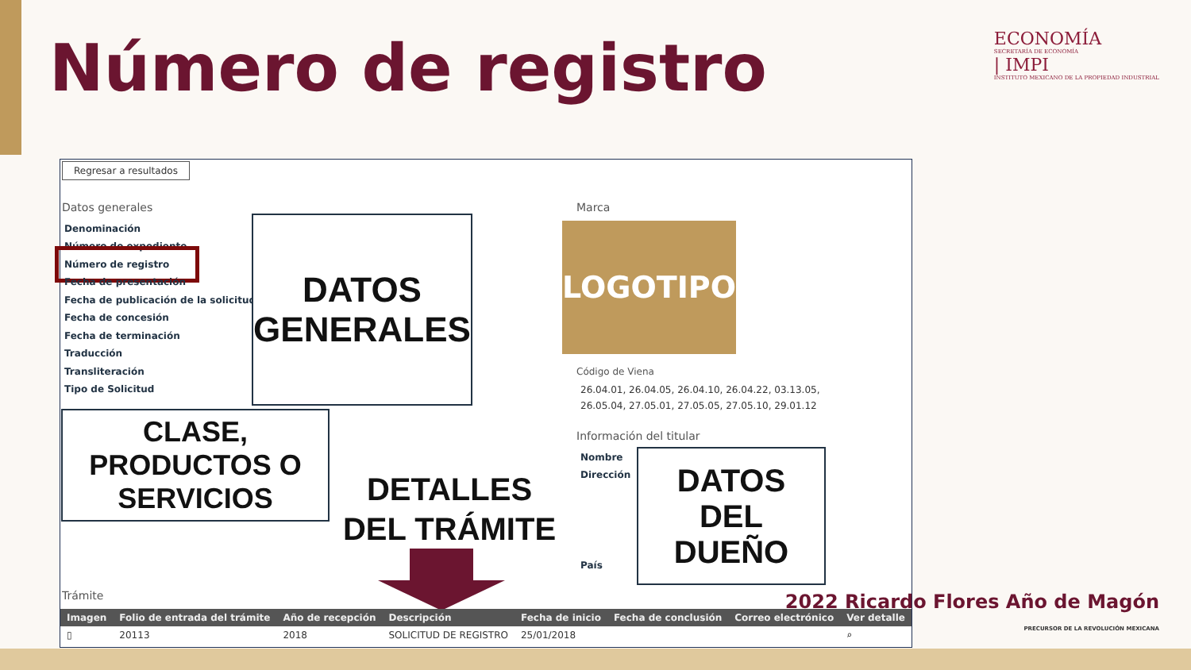Número de registro
ECONOMÍA
SECRETARÍA DE ECONOMÍA
| IMPI
INSTITUTO MEXICANO DE LA PROPIEDAD INDUSTRIAL
Regresar a resultados
Datos generales
Denominación
Número de expediente
Número de registro
Fecha de presentación
Fecha de publicación de la solicitud.
Fecha de concesión
Fecha de terminación
Traducción
Transliteración
Tipo de Solicitud
DATOS
GENERALES
Marca
LOGOTIPO
Código de Viena
26.04.01, 26.04.05, 26.04.10, 26.04.22, 03.13.05,
26.05.04, 27.05.01, 27.05.05, 27.05.10, 29.01.12
Información del titular
Nombre
Dirección
País
DATOS
DEL
DUEÑO
CLASE,
PRODUCTOS O
SERVICIOS
DETALLES
DEL TRÁMITE
Trámite
| Imagen | Folio de entrada del trámite | Año de recepción | Descripción | Fecha de inicio | Fecha de conclusión | Correo electrónico | Ver detalle |
| --- | --- | --- | --- | --- | --- | --- | --- |
| ▯ | 20113 | 2018 | SOLICITUD DE REGISTRO | 25/01/2018 | | | ⌕ |
2022 Ricardo Flores Año de Magón
PRECURSOR DE LA REVOLUCIÓN MEXICANA